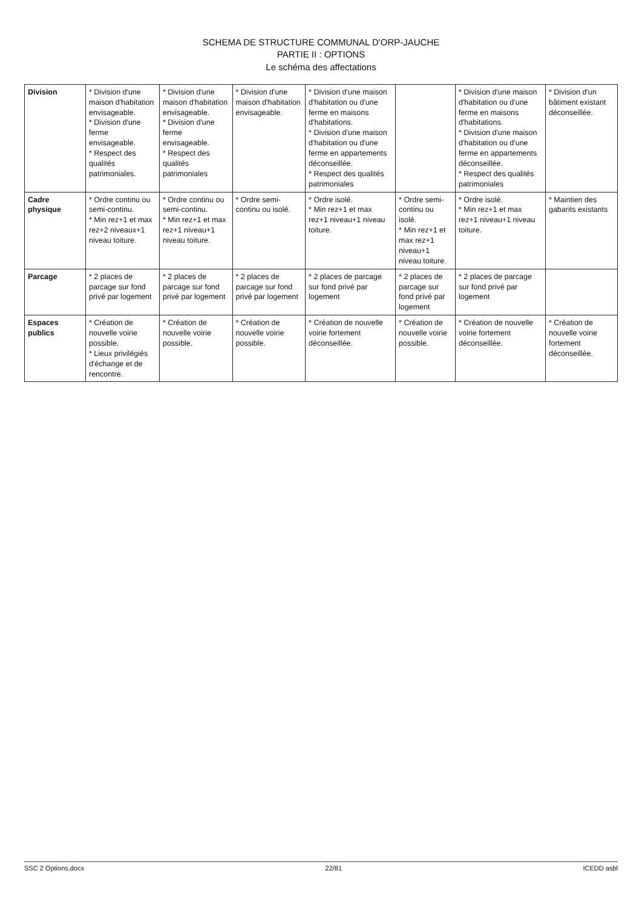SCHEMA DE STRUCTURE COMMUNAL D'ORP-JAUCHE
PARTIE II : OPTIONS
Le schéma des affectations
| Division | * Division d'une maison d'habitation envisageable. * Division d'une ferme envisageable. * Respect des qualités patrimoniales. | * Division d'une maison d'habitation envisageable. * Division d'une ferme envisageable. * Respect des qualités patrimoniales | * Division d'une maison d'habitation envisageable. | * Division d'une maison d'habitation ou d'une ferme en maisons d'habitations. * Division d'une maison d'habitation ou d'une ferme en appartements déconseillée. * Respect des qualités patrimoniales | | * Division d'une maison d'habitation ou d'une ferme en maisons d'habitations. * Division d'une maison d'habitation ou d'une ferme en appartements déconseillée. * Respect des qualités patrimoniales | * Division d'un bâtiment existant déconseillée. |
| Cadre physique | * Ordre continu ou semi-continu. * Min rez+1 et max rez+2 niveaux+1 niveau toiture. | * Ordre continu ou semi-continu. * Min rez+1 et max rez+1 niveau+1 niveau toiture. | * Ordre semi-continu ou isolé. | * Ordre isolé. * Min rez+1 et max rez+1 niveau+1 niveau toiture. | * Ordre semi-continu ou isolé. * Min rez+1 et max rez+1 niveau+1 niveau toiture. | * Ordre isolé. * Min rez+1 et max rez+1 niveau+1 niveau toiture. | * Maintien des gabarits existants |
| Parcage | * 2 places de parcage sur fond privé par logement | * 2 places de parcage sur fond privé par logement | * 2 places de parcage sur fond privé par logement | * 2 places de parcage sur fond privé par logement | * 2 places de parcage sur fond privé par logement | * 2 places de parcage sur fond privé par logement | |
| Espaces publics | * Création de nouvelle voirie possible. * Lieux privilégiés d'échange et de rencontre. | * Création de nouvelle voirie possible. | * Création de nouvelle voirie possible. | * Création de nouvelle voirie fortement déconseillée. | * Création de nouvelle voirie possible. | * Création de nouvelle voirie fortement déconseillée. | * Création de nouvelle voirie fortement déconseillée. |
SSC 2 Options.docx 22/81 ICEDD asbl